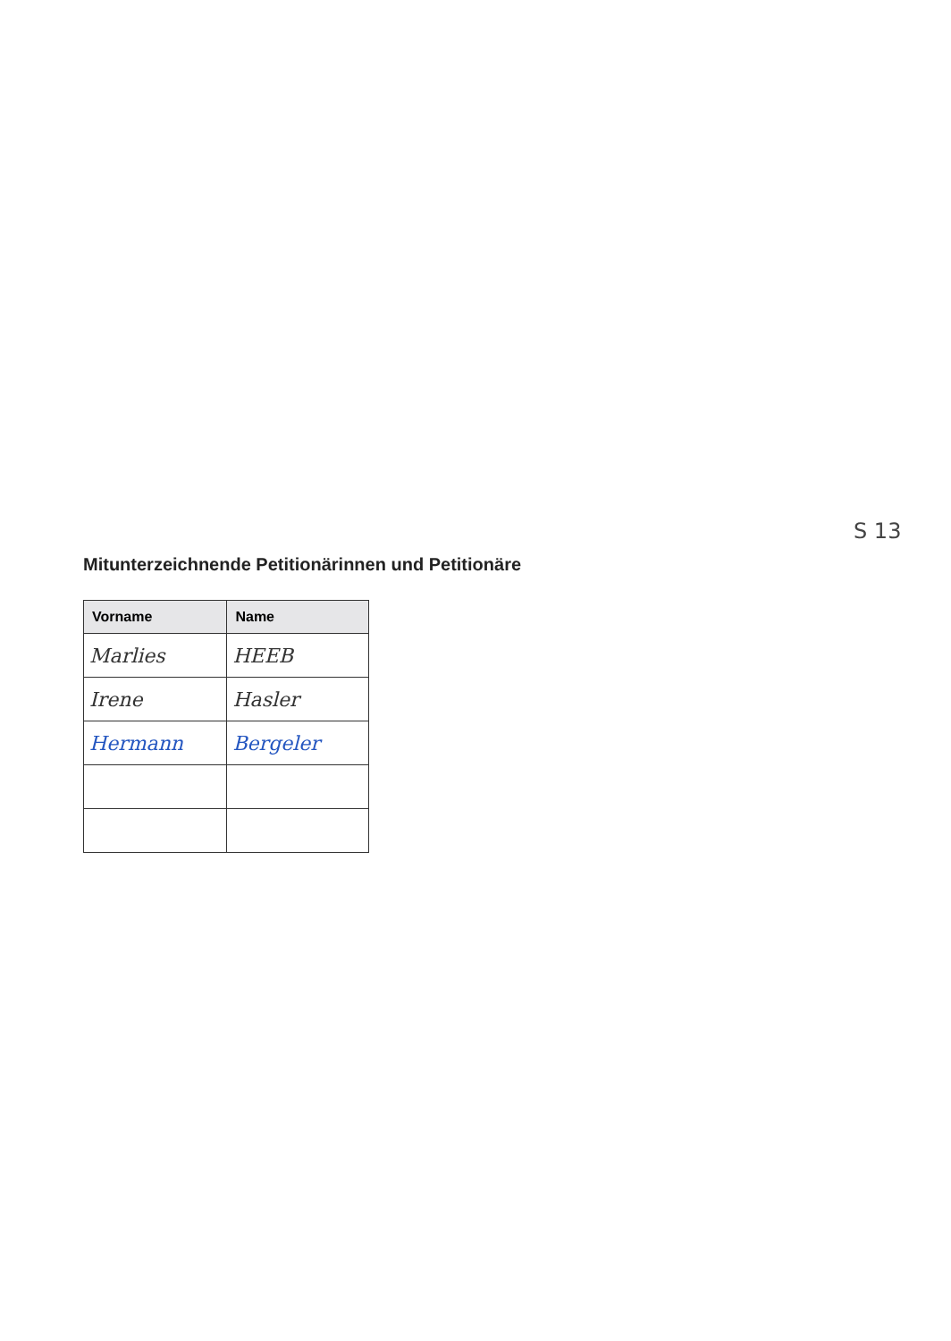S 13
Mitunterzeichnende Petitionärinnen und Petitionäre
| Vorname | Name |
| --- | --- |
| Marlies | HEEB |
| Irene | Hasler |
| Hermann | Bergeler |